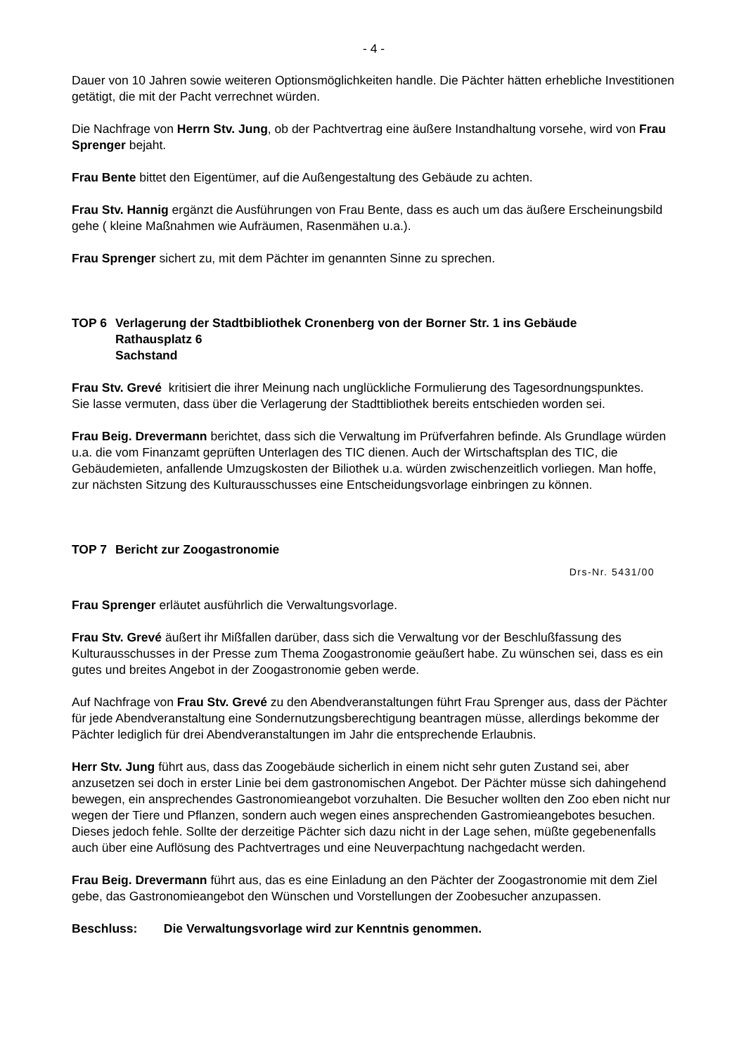- 4 -
Dauer von 10 Jahren sowie weiteren Optionsmöglichkeiten handle. Die Pächter hätten erhebliche Investitionen getätigt, die mit der Pacht verrechnet würden.
Die Nachfrage von Herrn Stv. Jung, ob der Pachtvertrag eine äußere Instandhaltung vorsehe, wird von Frau Sprenger bejaht.
Frau Bente bittet den Eigentümer, auf die Außengestaltung des Gebäude zu achten.
Frau Stv. Hannig ergänzt die Ausführungen von Frau Bente, dass es auch um das äußere Erscheinungsbild gehe ( kleine Maßnahmen wie Aufräumen, Rasenmähen u.a.).
Frau Sprenger sichert zu, mit dem Pächter im genannten Sinne zu sprechen.
TOP 6 Verlagerung der Stadtbibliothek Cronenberg von der Borner Str. 1 ins Gebäude
Rathausplatz 6
Sachstand
Frau Stv. Grevé kritisiert die ihrer Meinung nach unglückliche Formulierung des Tagesordnungspunktes.
Sie lasse vermuten, dass über die Verlagerung der Stadttibliothek bereits entschieden worden sei.
Frau Beig. Drevermann berichtet, dass sich die Verwaltung im Prüfverfahren befinde. Als Grundlage würden u.a. die vom Finanzamt geprüften Unterlagen des TIC dienen. Auch der Wirtschaftsplan des TIC, die Gebäudemieten, anfallende Umzugskosten der Biliothek u.a. würden zwischenzeitlich vorliegen. Man hoffe, zur nächsten Sitzung des Kulturausschusses eine Entscheidungsvorlage einbringen zu können.
TOP 7 Bericht zur Zoogastronomie
Drs-Nr. 5431/00
Frau Sprenger erläutet ausführlich die Verwaltungsvorlage.
Frau Stv. Grevé äußert ihr Mißfallen darüber, dass sich die Verwaltung vor der Beschlußfassung des Kulturausschusses in der Presse zum Thema Zoogastronomie geäußert habe. Zu wünschen sei, dass es ein gutes und breites Angebot in der Zoogastronomie geben werde.
Auf Nachfrage von Frau Stv. Grevé zu den Abendveranstaltungen führt Frau Sprenger aus, dass der Pächter für jede Abendveranstaltung eine Sondernutzungsberechtigung beantragen müsse, allerdings bekomme der Pächter lediglich für drei Abendveranstaltungen im Jahr die entsprechende Erlaubnis.
Herr Stv. Jung führt aus, dass das Zoogebäude sicherlich in einem nicht sehr guten Zustand sei, aber anzusetzen sei doch in erster Linie bei dem gastronomischen Angebot. Der Pächter müsse sich dahingehend bewegen, ein ansprechendes Gastronomieangebot vorzuhalten. Die Besucher wollten den Zoo eben nicht nur wegen der Tiere und Pflanzen, sondern auch wegen eines ansprechenden Gastromieangebotes besuchen. Dieses jedoch fehle. Sollte der derzeitige Pächter sich dazu nicht in der Lage sehen, müßte gegebenenfalls auch über eine Auflösung des Pachtvertrages und eine Neuverpachtung nachgedacht werden.
Frau Beig. Drevermann führt aus, das es eine Einladung an den Pächter der Zoogastronomie mit dem Ziel gebe, das Gastronomieangebot den Wünschen und Vorstellungen der Zoobesucher anzupassen.
Beschluss: Die Verwaltungsvorlage wird zur Kenntnis genommen.